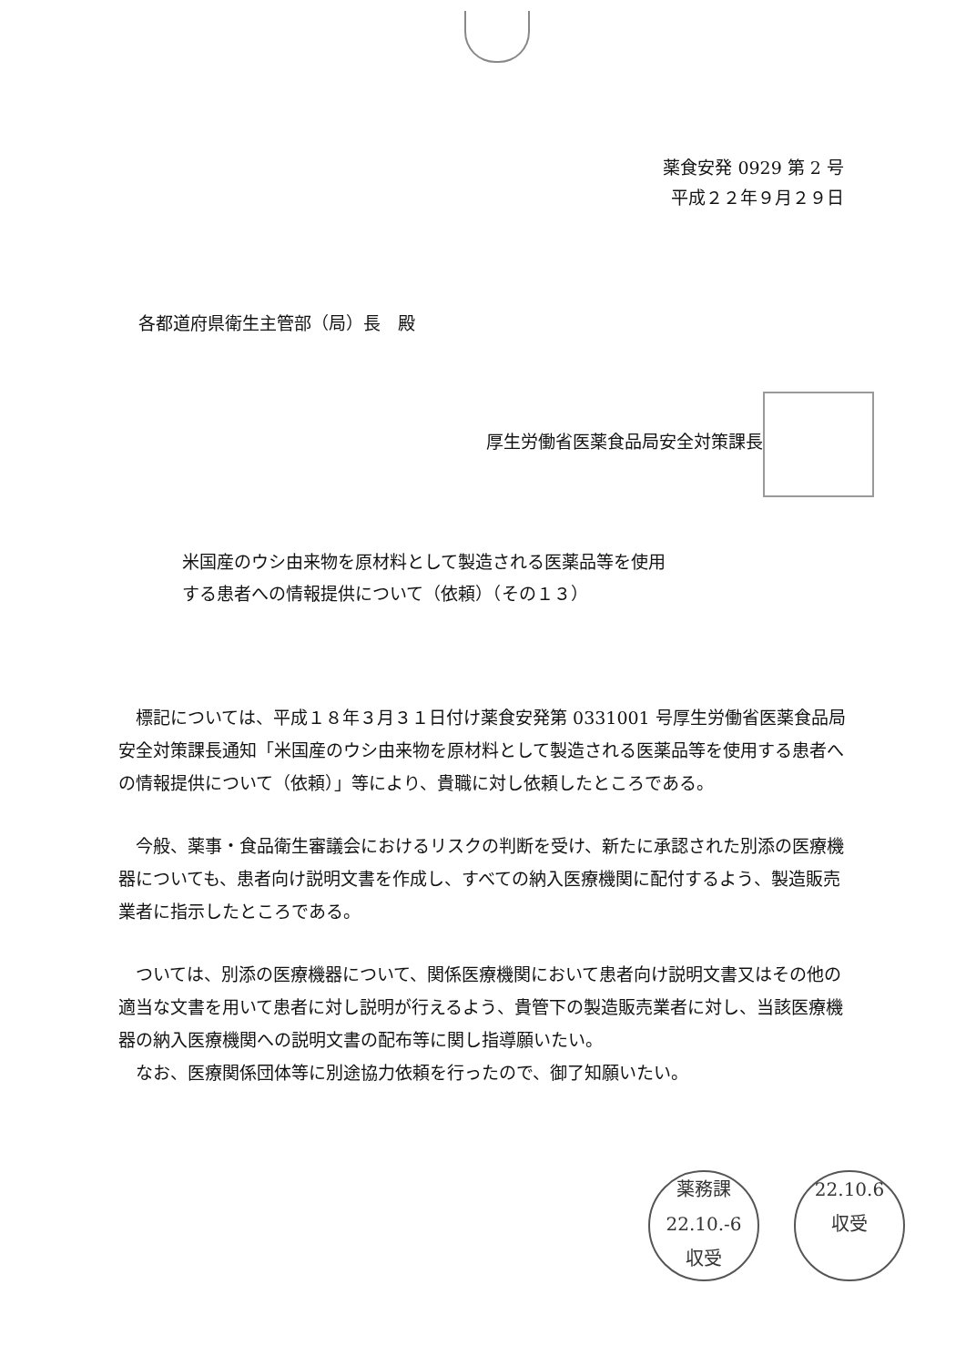薬食安発 0929 第 2 号
平成２２年９月２９日
各都道府県衛生主管部（局）長　殿
厚生労働省医薬食品局安全対策課長
米国産のウシ由来物を原材料として製造される医薬品等を使用
する患者への情報提供について（依頼）（その１３）
標記については、平成１８年３月３１日付け薬食安発第 0331001 号厚生労働省医薬食品局安全対策課長通知「米国産のウシ由来物を原材料として製造される医薬品等を使用する患者への情報提供について（依頼）」等により、貴職に対し依頼したところである。
今般、薬事・食品衛生審議会におけるリスクの判断を受け、新たに承認された別添の医療機器についても、患者向け説明文書を作成し、すべての納入医療機関に配付するよう、製造販売業者に指示したところである。
ついては、別添の医療機器について、関係医療機関において患者向け説明文書又はその他の適当な文書を用いて患者に対し説明が行えるよう、貴管下の製造販売業者に対し、当該医療機器の納入医療機関への説明文書の配布等に関し指導願いたい。
なお、医療関係団体等に別途協力依頼を行ったので、御了知願いたい。
薬務課
22.10.-6
収受
22.10.6
収受